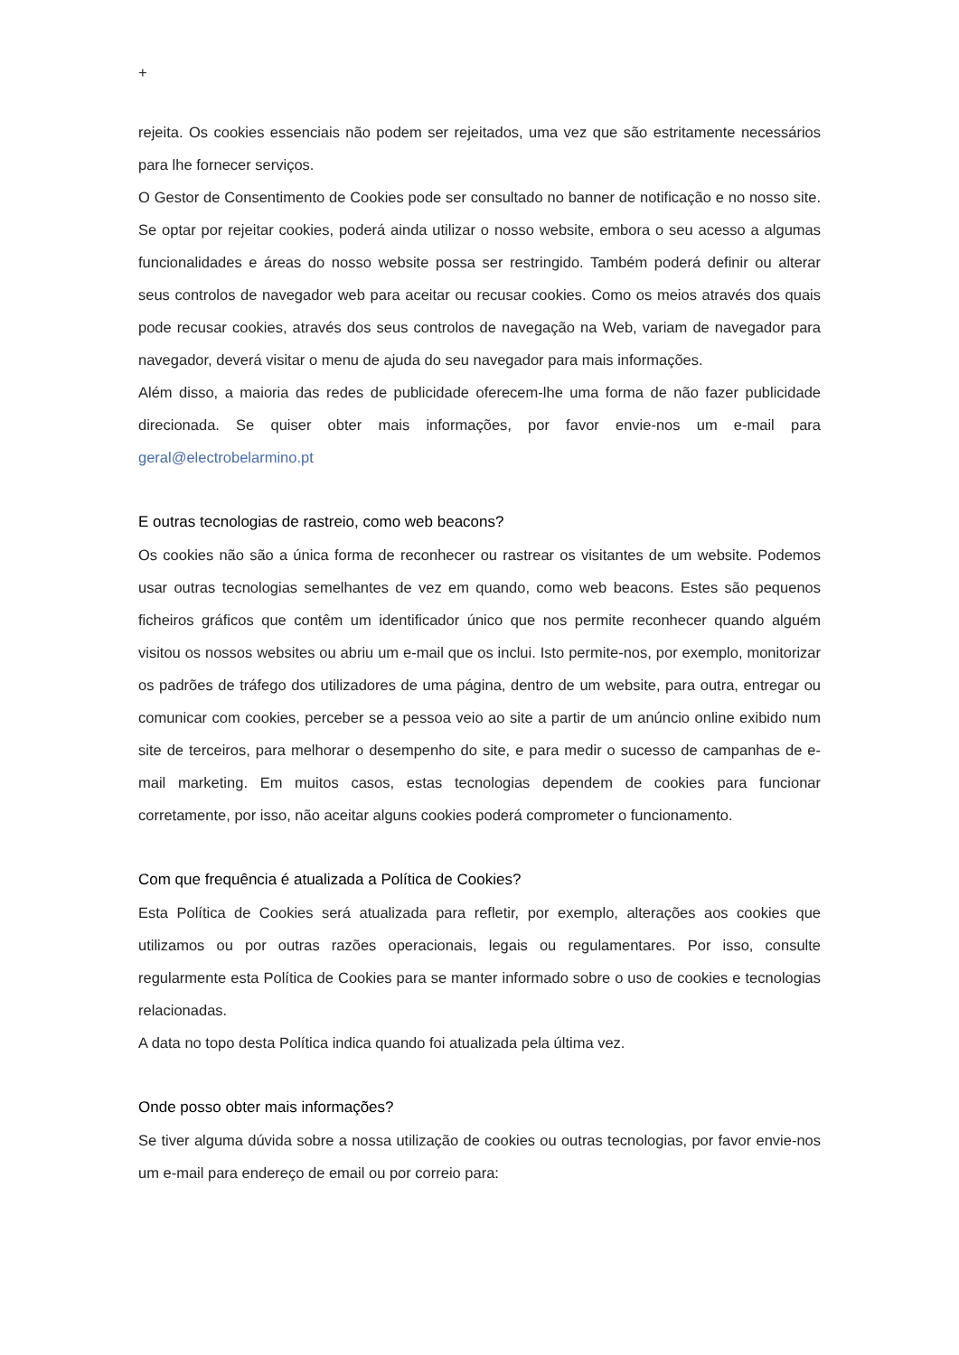+
rejeita. Os cookies essenciais não podem ser rejeitados, uma vez que são estritamente necessários para lhe fornecer serviços.
O Gestor de Consentimento de Cookies pode ser consultado no banner de notificação e no nosso site. Se optar por rejeitar cookies, poderá ainda utilizar o nosso website, embora o seu acesso a algumas funcionalidades e áreas do nosso website possa ser restringido. Também poderá definir ou alterar seus controlos de navegador web para aceitar ou recusar cookies. Como os meios através dos quais pode recusar cookies, através dos seus controlos de navegação na Web, variam de navegador para navegador, deverá visitar o menu de ajuda do seu navegador para mais informações.
Além disso, a maioria das redes de publicidade oferecem-lhe uma forma de não fazer publicidade direcionada. Se quiser obter mais informações, por favor envie-nos um e-mail para geral@electrobelarmino.pt
E outras tecnologias de rastreio, como web beacons?
Os cookies não são a única forma de reconhecer ou rastrear os visitantes de um website. Podemos usar outras tecnologias semelhantes de vez em quando, como web beacons. Estes são pequenos ficheiros gráficos que contêm um identificador único que nos permite reconhecer quando alguém visitou os nossos websites ou abriu um e-mail que os inclui. Isto permite-nos, por exemplo, monitorizar os padrões de tráfego dos utilizadores de uma página, dentro de um website, para outra, entregar ou comunicar com cookies, perceber se a pessoa veio ao site a partir de um anúncio online exibido num site de terceiros, para melhorar o desempenho do site, e para medir o sucesso de campanhas de e-mail marketing. Em muitos casos, estas tecnologias dependem de cookies para funcionar corretamente, por isso, não aceitar alguns cookies poderá comprometer o funcionamento.
Com que frequência é atualizada a Política de Cookies?
Esta Política de Cookies será atualizada para refletir, por exemplo, alterações aos cookies que utilizamos ou por outras razões operacionais, legais ou regulamentares. Por isso, consulte regularmente esta Política de Cookies para se manter informado sobre o uso de cookies e tecnologias relacionadas.
A data no topo desta Política indica quando foi atualizada pela última vez.
Onde posso obter mais informações?
Se tiver alguma dúvida sobre a nossa utilização de cookies ou outras tecnologias, por favor envie-nos um e-mail para endereço de email ou por correio para: